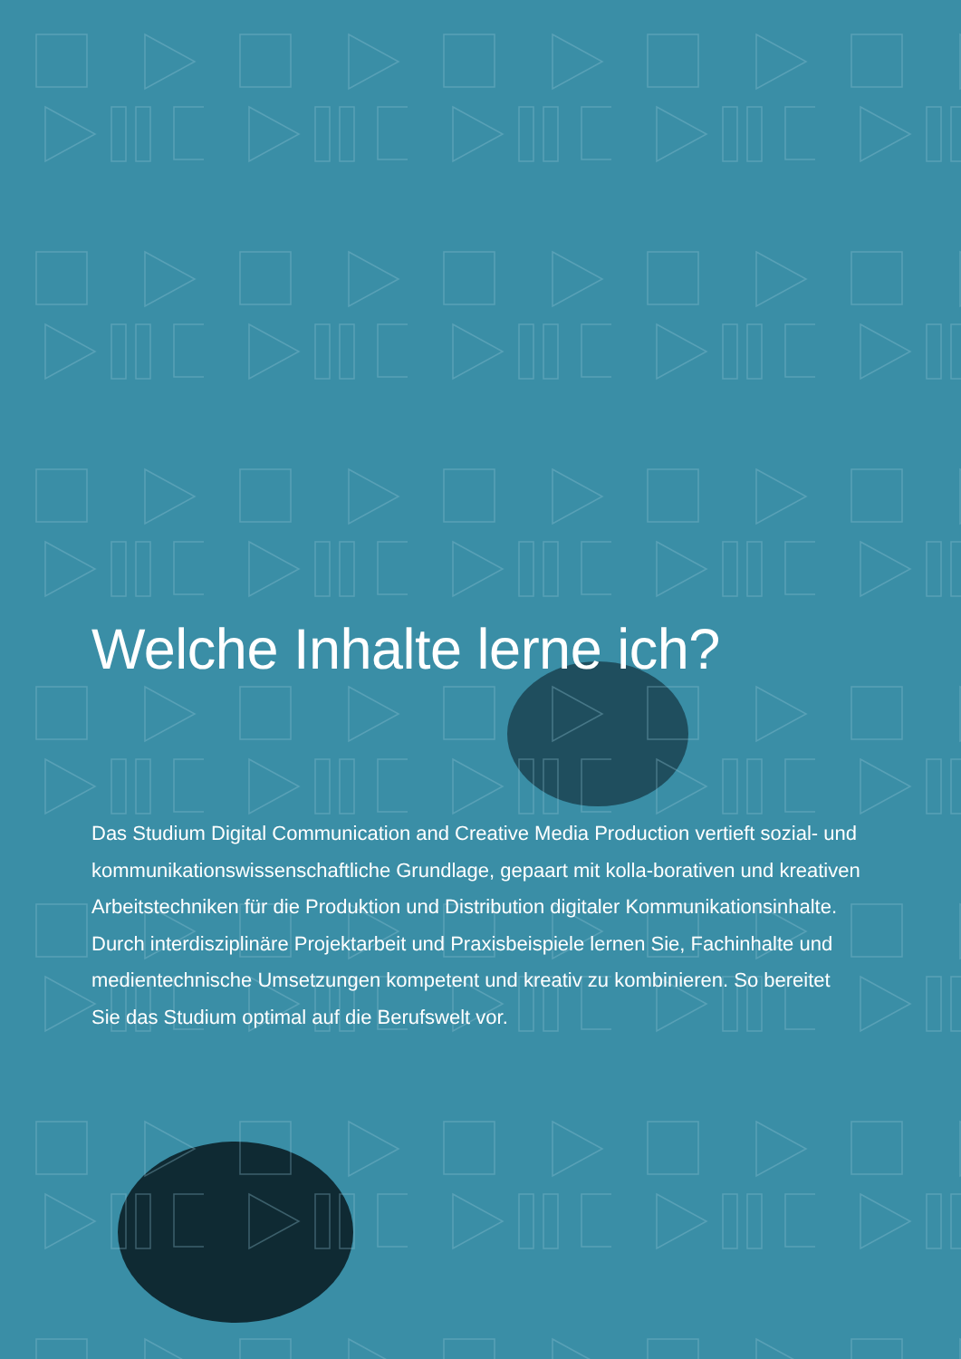Welche Inhalte lerne ich?
Das Studium Digital Communication and Creative Media Production vertieft sozial- und kommunikationswissenschaftliche Grundlage, gepaart mit kolla-borativen und kreativen Arbeitstechniken für die Produktion und Distribution digitaler Kommunikationsinhalte. Durch interdisziplinäre Projektarbeit und Praxisbeispiele lernen Sie, Fachinhalte und medientechnische Umsetzungen kompetent und kreativ zu kombinieren. So bereitet Sie das Studium optimal auf die Berufswelt vor.